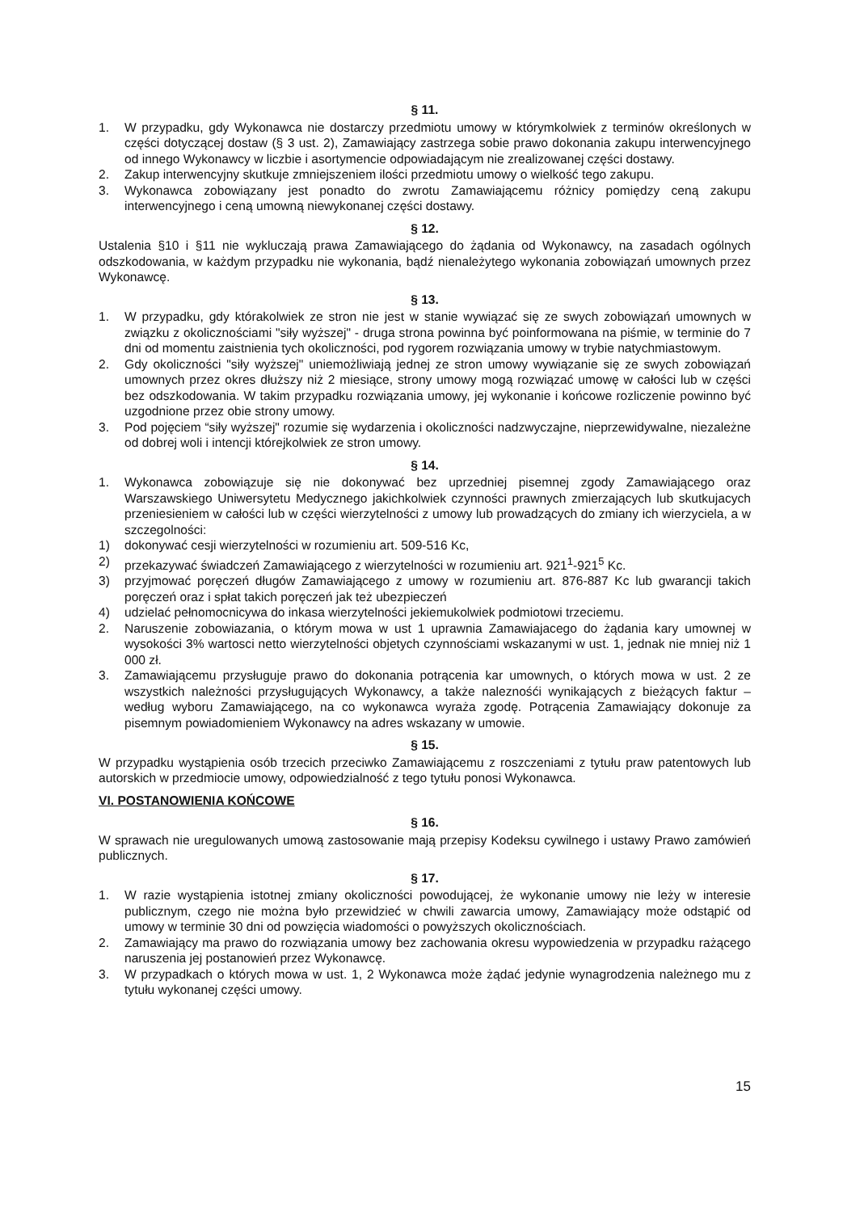§ 11.
1. W przypadku, gdy Wykonawca nie dostarczy przedmiotu umowy w którymkolwiek z terminów określonych w części dotyczącej dostaw (§ 3 ust. 2), Zamawiający zastrzega sobie prawo dokonania zakupu interwencyjnego od innego Wykonawcy w liczbie i asortymencie odpowiadającym nie zrealizowanej części dostawy.
2. Zakup interwencyjny skutkuje zmniejszeniem ilości przedmiotu umowy o wielkość tego zakupu.
3. Wykonawca zobowiązany jest ponadto do zwrotu Zamawiającemu różnicy pomiędzy ceną zakupu interwencyjnego i ceną umowną niewykonanej części dostawy.
§ 12.
Ustalenia §10 i §11 nie wykluczają prawa Zamawiającego do żądania od Wykonawcy, na zasadach ogólnych odszkodowania, w każdym przypadku nie wykonania, bądź nienależytego wykonania zobowiązań umownych przez Wykonawcę.
§ 13.
1. W przypadku, gdy którakolwiek ze stron nie jest w stanie wywiązać się ze swych zobowiązań umownych w związku z okolicznościami "siły wyższej" - druga strona powinna być poinformowana na piśmie, w terminie do 7 dni od momentu zaistnienia tych okoliczności, pod rygorem rozwiązania umowy w trybie natychmiastowym.
2. Gdy okoliczności "siły wyższej" uniemożliwiają jednej ze stron umowy wywiązanie się ze swych zobowiązań umownych przez okres dłuższy niż 2 miesiące, strony umowy mogą rozwiązać umowę w całości lub w części bez odszkodowania. W takim przypadku rozwiązania umowy, jej wykonanie i końcowe rozliczenie powinno być uzgodnione przez obie strony umowy.
3. Pod pojęciem “siły wyższej" rozumie się wydarzenia i okoliczności nadzwyczajne, nieprzewidywalne, niezależne od dobrej woli i intencji którejkolwiek ze stron umowy.
§ 14.
1. Wykonawca zobowiązuje się nie dokonywać bez uprzedniej pisemnej zgody Zamawiającego oraz Warszawskiego Uniwersytetu Medycznego jakichkolwiek czynności prawnych zmierzających lub skutkujacych przeniesieniem w całości lub w części wierzytelności z umowy lub prowadzących do zmiany ich wierzyciela, a w szczegolności:
1) dokonywać cesji wierzytelności w rozumieniu art. 509-516 Kc,
2) przekazywać świadczeń Zamawiającego z wierzytelności w rozumieniu art. 921<sup>1</sup>-921<sup>5</sup> Kc.
3) przyjmować poręczeń długów Zamawiającego z umowy w rozumieniu art. 876-887 Kc lub gwarancji takich poręczeń oraz i spłat takich poręczeń jak też ubezpieczeń
4) udzielać pełnomocnicywa do inkasa wierzytelności jekiemukolwiek podmiotowi trzeciemu.
2. Naruszenie zobowiazania, o którym mowa w ust 1 uprawnia Zamawiajacego do żądania kary umownej w wysokości 3% wartosci netto wierzytelności objetych czynnościami wskazanymi w ust. 1, jednak nie mniej niż 1 000 zł.
3. Zamawiającemu przysługuje prawo do dokonania potrącenia kar umownych, o których mowa w ust. 2 ze wszystkich należności przysługujących Wykonawcy, a także naleznośći wynikających z bieżących faktur – według wyboru Zamawiającego, na co wykonawca wyraża zgodę. Potrącenia Zamawiający dokonuje za pisemnym powiadomieniem Wykonawcy na adres wskazany w umowie.
§ 15.
W przypadku wystąpienia osób trzecich przeciwko Zamawiającemu z roszczeniami z tytułu praw patentowych lub autorskich w przedmiocie umowy, odpowiedzialność z tego tytułu ponosi Wykonawca.
VI. POSTANOWIENIA KOŃCOWE
§ 16.
W sprawach nie uregulowanych umową zastosowanie mają przepisy Kodeksu cywilnego i ustawy Prawo zamówień publicznych.
§ 17.
1. W razie wystąpienia istotnej zmiany okoliczności powodującej, że wykonanie umowy nie leży w interesie publicznym, czego nie można było przewidzieć w chwili zawarcia umowy, Zamawiający może odstąpić od umowy w terminie 30 dni od powzięcia wiadomości o powyższych okolicznościach.
2. Zamawiający ma prawo do rozwiązania umowy bez zachowania okresu wypowiedzenia w przypadku rażącego naruszenia jej postanowień przez Wykonawcę.
3. W przypadkach o których mowa w ust. 1, 2 Wykonawca może żądać jedynie wynagrodzenia należnego mu z tytułu wykonanej części umowy.
15